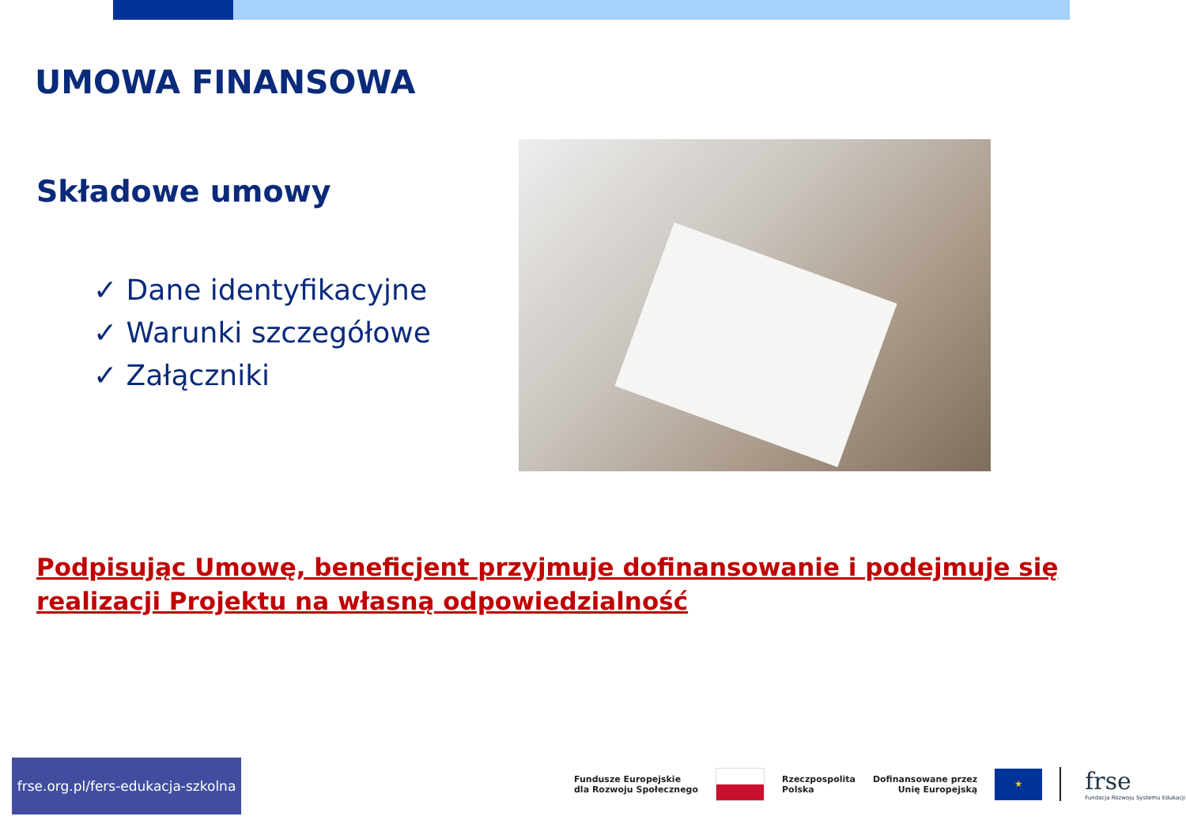UMOWA FINANSOWA
Składowe umowy
✓ Dane identyfikacyjne
✓ Warunki szczegółowe
✓ Załączniki
Podpisując Umowę, beneficjent przyjmuje dofinansowanie i podejmuje się realizacji Projektu na własną odpowiedzialność
frse.org.pl/fers-edukacja-szkolna
Fundusze Europejskie
dla Rozwoju Społecznego
Rzeczpospolita
Polska
Dofinansowane przez
Unię Europejską
★
frse
Fundacja Rozwoju Systemu Edukacji